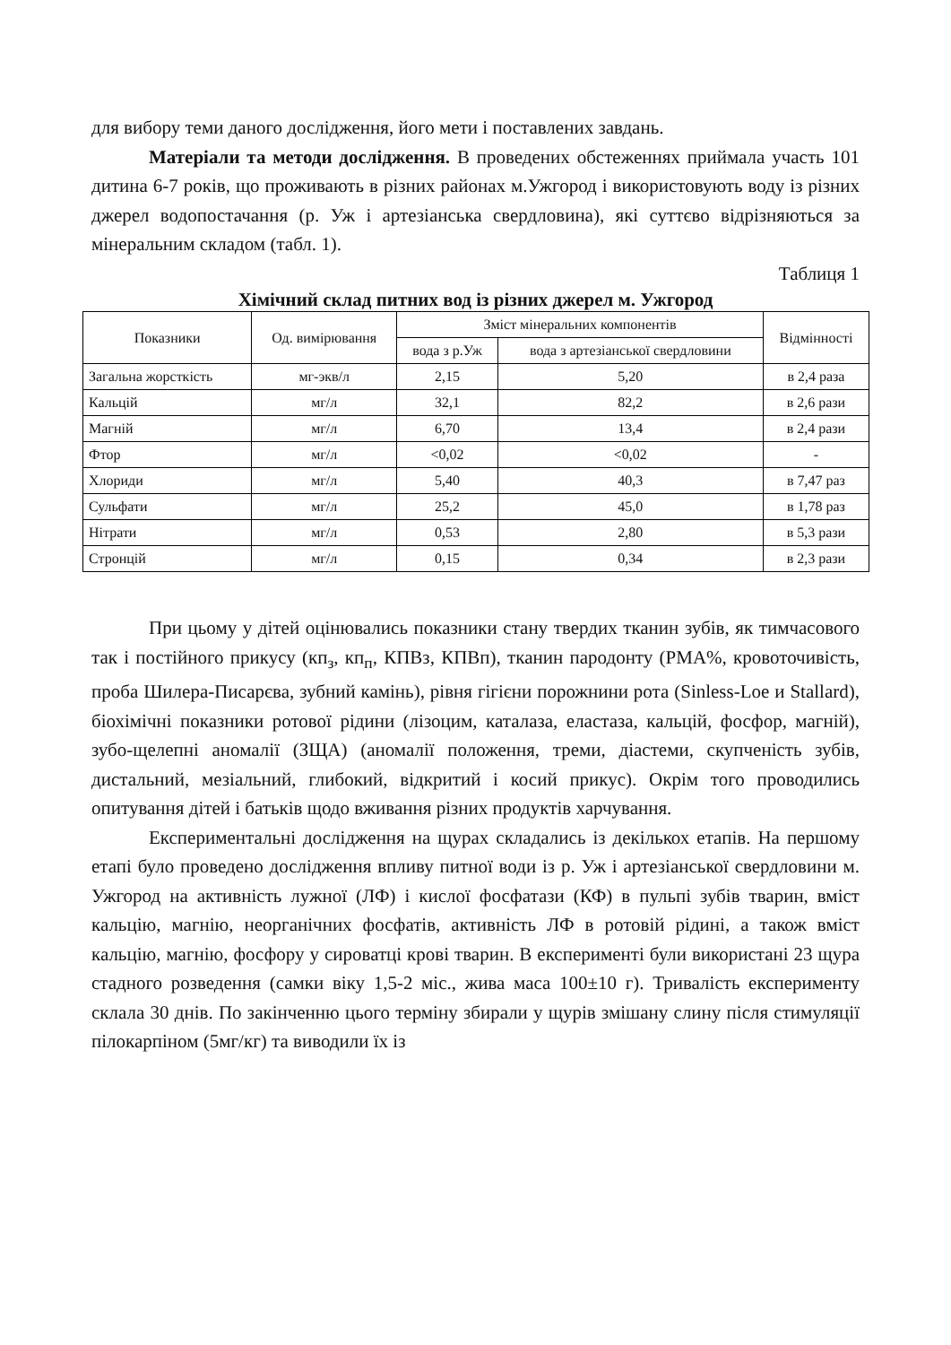для вибору теми даного дослідження, його мети і поставлених завдань.
Матеріали та методи дослідження. В проведених обстеженнях приймала участь 101 дитина 6-7 років, що проживають в різних районах м.Ужгород і використовують воду із різних джерел водопостачання (р. Уж і артезіанська свердловина), які суттєво відрізняються за мінеральним складом (табл. 1).
Таблиця 1
Хімічний склад питних вод із різних джерел м. Ужгород
| Показники | Од. вимірювання | Зміст мінеральних компонентів | | Відмінності |
| --- | --- | --- | --- | --- |
| | | вода з р.Уж | вода з артезіанської свердловини | |
| Загальна жорсткість | мг-экв/л | 2,15 | 5,20 | в 2,4 раза |
| Кальцій | мг/л | 32,1 | 82,2 | в 2,6 рази |
| Магній | мг/л | 6,70 | 13,4 | в 2,4 рази |
| Фтор | мг/л | <0,02 | <0,02 | - |
| Хлориди | мг/л | 5,40 | 40,3 | в 7,47 раз |
| Сульфати | мг/л | 25,2 | 45,0 | в 1,78 раз |
| Нітрати | мг/л | 0,53 | 2,80 | в 5,3 рази |
| Стронцій | мг/л | 0,15 | 0,34 | в 2,3 рази |
При цьому у дітей оцінювались показники стану твердих тканин зубів, як тимчасового так і постійного прикусу (кп<sub>з</sub>, кп<sub>п</sub>, КПВз, КПВп), тканин пародонту (РМА%, кровоточивість, проба Шилера-Писарєва, зубний камінь), рівня гігієни порожнини рота (Sinless-Loe и Stallard), біохімічні показники ротової рідини (лізоцим, каталаза, еластаза, кальцій, фосфор, магній), зубо-щелепні аномалії (ЗЩА) (аномалії положення, треми, діастеми, скупченість зубів, дистальний, мезіальний, глибокий, відкритий і косий прикус). Окрім того проводились опитування дітей і батьків щодо вживання різних продуктів харчування.
Експериментальні дослідження на щурах складались із декількох етапів. На першому етапі було проведено дослідження впливу питної води із р. Уж і артезіанської свердловини м. Ужгород на активність лужної (ЛФ) і кислої фосфатази (КФ) в пульпі зубів тварин, вміст кальцію, магнію, неорганічних фосфатів, активність ЛФ в ротовій рідині, а також вміст кальцію, магнію, фосфору у сироватці крові тварин. В експерименті були використані 23 щура стадного розведення (самки віку 1,5-2 міс., жива маса 100±10 г). Тривалість експерименту склала 30 днів. По закінченню цього терміну збирали у щурів змішану слину після стимуляції пілокарпіном (5мг/кг) та виводили їх із